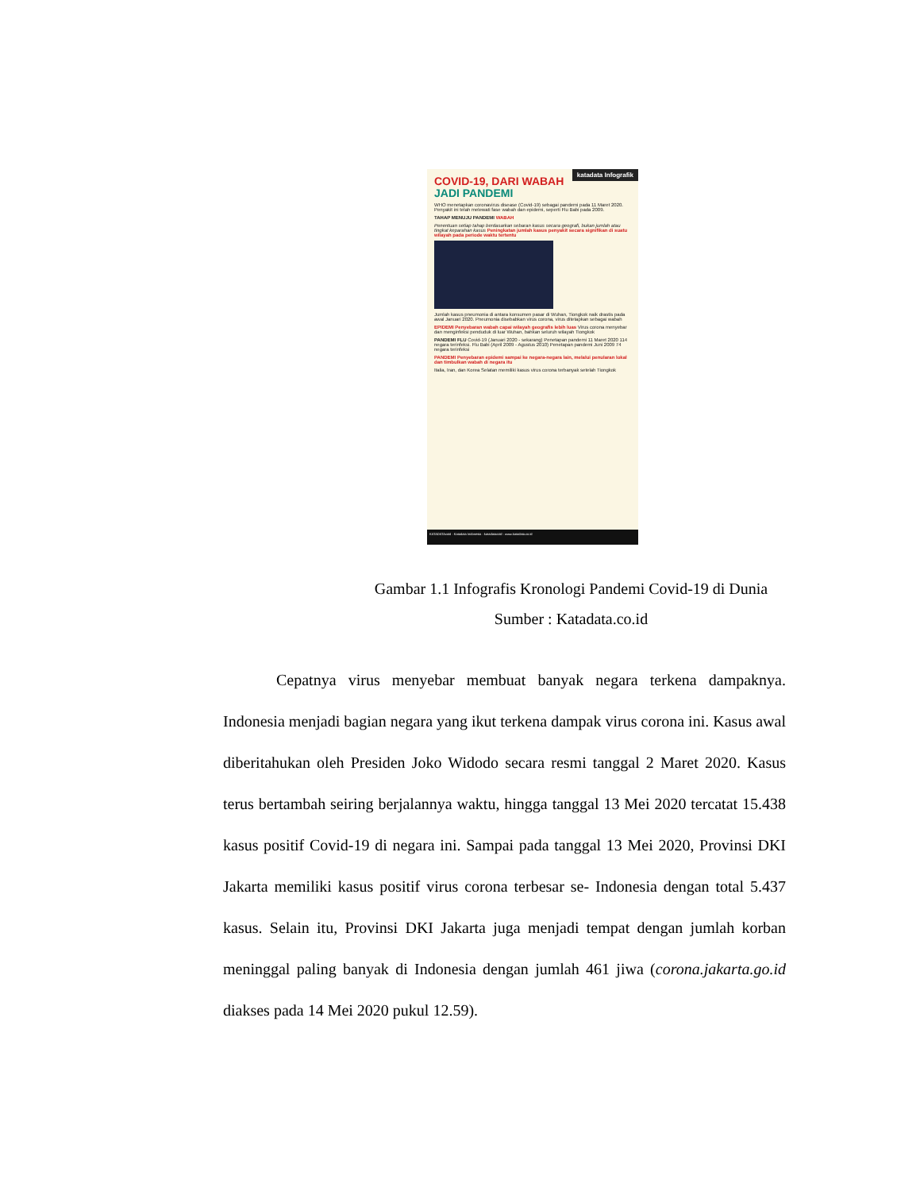katadata Infografik
COVID-19, DARI WABAH
JADI PANDEMI
WHO menetapkan coronavirus disease (Covid-19) sebagai pandemi pada 11 Maret 2020. Penyakit ini telah melewati fase wabah dan epidemi, seperti Flu Babi pada 2009.
TAHAP MENUJU PANDEMI WABAH
Penentuan setiap tahap berdasarkan sebaran kasus secara geografi, bukan jumlah atau tingkat keparahan kasus Peningkatan jumlah kasus penyakit secara signifikan di suatu wilayah pada periode waktu tertentu
Jumlah kasus pneumonia di antara konsumen pasar di Wuhan, Tiongkok naik drastis pada awal Januari 2020. Pneumonia disebabkan virus corona, virus ditetapkan sebagai wabah
EPIDEMI Penyebaran wabah capai wilayah geografis lebih luas Virus corona menyebar dan menginfeksi penduduk di luar Wuhan, bahkan seluruh wilayah Tiongkok
PANDEMI FLU Covid-19 (Januari 2020 - sekarang) Penetapan pandemi 11 Maret 2020 114 negara terinfeksi. Flu Babi (April 2009 - Agustus 2010) Penetapan pandemi Juni 2009 74 negara terinfeksi
PANDEMI Penyebaran epidemi sampai ke negara-negara lain, melalui penularan lokal dan timbulkan wabah di negara itu
Italia, Iran, dan Korea Selatan memiliki kasus virus corona terbanyak setelah Tiongkok
KATADATAcoid · Katadata Indonesia · katadatacoid · www.katadata.co.id
Gambar 1.1 Infografis Kronologi Pandemi Covid-19 di Dunia
Sumber : Katadata.co.id
Cepatnya virus menyebar membuat banyak negara terkena dampaknya. Indonesia menjadi bagian negara yang ikut terkena dampak virus corona ini. Kasus awal diberitahukan oleh Presiden Joko Widodo secara resmi tanggal 2 Maret 2020. Kasus terus bertambah seiring berjalannya waktu, hingga tanggal 13 Mei 2020 tercatat 15.438 kasus positif Covid-19 di negara ini. Sampai pada tanggal 13 Mei 2020, Provinsi DKI Jakarta memiliki kasus positif virus corona terbesar se- Indonesia dengan total 5.437 kasus. Selain itu, Provinsi DKI Jakarta juga menjadi tempat dengan jumlah korban meninggal paling banyak di Indonesia dengan jumlah 461 jiwa (corona.jakarta.go.id diakses pada 14 Mei 2020 pukul 12.59).